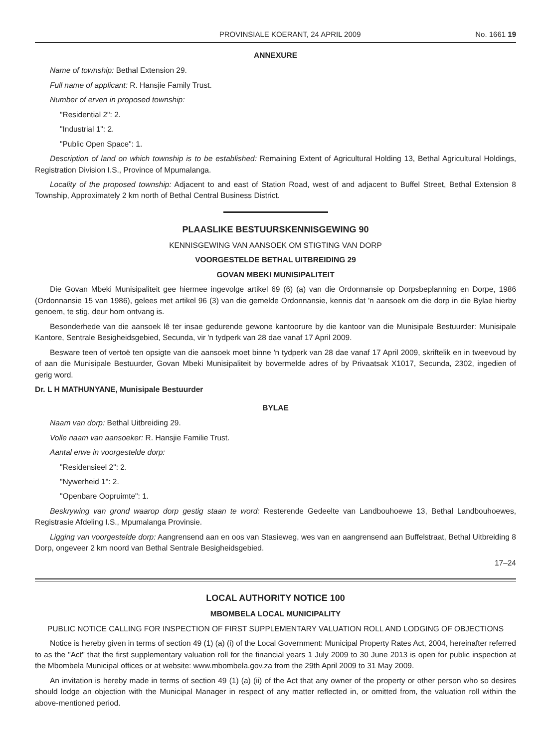PROVINSIALE KOERANT, 24 APRIL 2009 No. 1661 19
ANNEXURE
Name of township: Bethal Extension 29.
Full name of applicant: R. Hansjie Family Trust.
Number of erven in proposed township:
"Residential 2": 2.
"Industrial 1": 2.
"Public Open Space": 1.
Description of land on which township is to be established: Remaining Extent of Agricultural Holding 13, Bethal Agricultural Holdings, Registration Division I.S., Province of Mpumalanga.
Locality of the proposed township: Adjacent to and east of Station Road, west of and adjacent to Buffel Street, Bethal Extension 8 Township, Approximately 2 km north of Bethal Central Business District.
PLAASLIKE BESTUURSKENNISGEWING 90
KENNISGEWING VAN AANSOEK OM STIGTING VAN DORP
VOORGESTELDE BETHAL UITBREIDING 29
GOVAN MBEKI MUNISIPALITEIT
Die Govan Mbeki Munisipaliteit gee hiermee ingevolge artikel 69 (6) (a) van die Ordonnansie op Dorpsbeplanning en Dorpe, 1986 (Ordonnansie 15 van 1986), gelees met artikel 96 (3) van die gemelde Ordonnansie, kennis dat 'n aansoek om die dorp in die Bylae hierby genoem, te stig, deur hom ontvang is.
Besonderhede van die aansoek lê ter insae gedurende gewone kantoorure by die kantoor van die Munisipale Bestuurder: Munisipale Kantore, Sentrale Besigheidsgebied, Secunda, vir 'n tydperk van 28 dae vanaf 17 April 2009.
Besware teen of vertoë ten opsigte van die aansoek moet binne 'n tydperk van 28 dae vanaf 17 April 2009, skriftelik en in tweevoud by of aan die Munisipale Bestuurder, Govan Mbeki Munisipaliteit by bovermelde adres of by Privaatsak X1017, Secunda, 2302, ingedien of gerig word.
Dr. L H MATHUNYANE, Munisipale Bestuurder
BYLAE
Naam van dorp: Bethal Uitbreiding 29.
Volle naam van aansoeker: R. Hansjie Familie Trust.
Aantal erwe in voorgestelde dorp:
"Residensieel 2": 2.
"Nywerheid 1": 2.
"Openbare Oopruimte": 1.
Beskrywing van grond waarop dorp gestig staan te word: Resterende Gedeelte van Landbouhoewe 13, Bethal Landbouhoewes, Registrasie Afdeling I.S., Mpumalanga Provinsie.
Ligging van voorgestelde dorp: Aangrensend aan en oos van Stasieweg, wes van en aangrensend aan Buffelstraat, Bethal Uitbreiding 8 Dorp, ongeveer 2 km noord van Bethal Sentrale Besigheidsgebied.
17–24
LOCAL AUTHORITY NOTICE 100
MBOMBELA LOCAL MUNICIPALITY
PUBLIC NOTICE CALLING FOR INSPECTION OF FIRST SUPPLEMENTARY VALUATION ROLL AND LODGING OF OBJECTIONS
Notice is hereby given in terms of section 49 (1) (a) (i) of the Local Government: Municipal Property Rates Act, 2004, hereinafter referred to as the "Act" that the first supplementary valuation roll for the financial years 1 July 2009 to 30 June 2013 is open for public inspection at the Mbombela Municipal offices or at website: www.mbombela.gov.za from the 29th April 2009 to 31 May 2009.
An invitation is hereby made in terms of section 49 (1) (a) (ii) of the Act that any owner of the property or other person who so desires should lodge an objection with the Municipal Manager in respect of any matter reflected in, or omitted from, the valuation roll within the above-mentioned period.